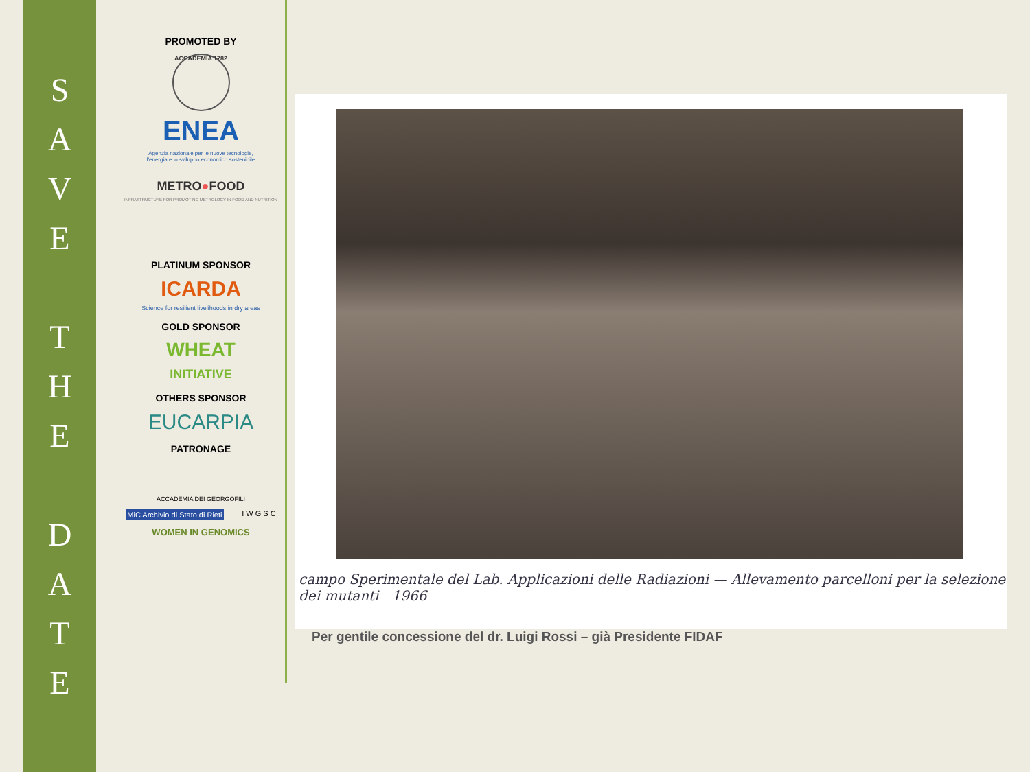S
A
V
E
T
H
E
D
A
T
E
PROMOTED BY
ACCADEMIA 1782
ENEA
Agenzia nazionale per le nuove tecnologie,
l'energia e lo sviluppo economico sostenibile
METRO●FOOD
INFRASTRUCTURE FOR PROMOTING METROLOGY IN FOOD AND NUTRITION
PLATINUM SPONSOR
ICARDA
Science for resilient livelihoods in dry areas
GOLD SPONSOR
WHEAT
INITIATIVE
OTHERS SPONSOR
EUCARPIA
PATRONAGE
ACCADEMIA DEI GEORGOFILI
MiC Archivio di Stato di Rieti I W G S C
WOMEN IN GENOMICS
campo Sperimentale del Lab. Applicazioni delle Radiazioni — Allevamento parcelloni per la selezione dei mutanti 1966
Per gentile concessione del dr. Luigi Rossi – già Presidente FIDAF